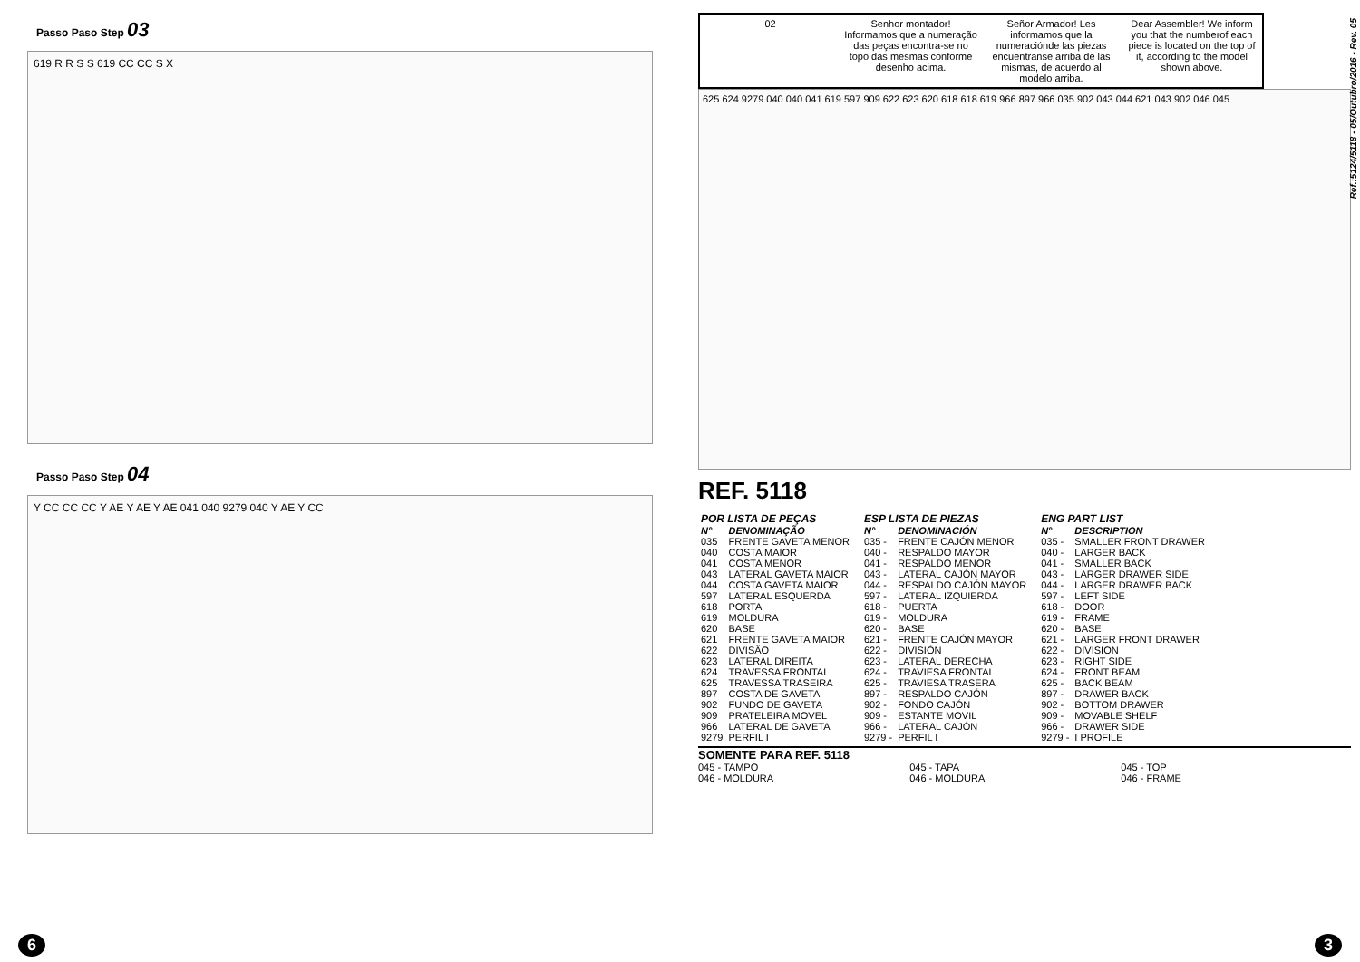Passo Paso Step 03
619 R R S S 619 CC CC S X
Passo Paso Step 04
Y CC CC CC Y AE Y AE Y AE 041 040 9279 040 Y AE Y CC
6
02 Senhor montador! Informamos que a numeração das peças encontra-se no topo das mesmas conforme desenho acima.
Señor Armador! Les informamos que la numeraciónde las piezas encuentranse arriba de las mismas, de acuerdo al modelo arriba.
Dear Assembler! We inform you that the numberof each piece is located on the top of it, according to the model shown above.
625 624 9279 040 040 041 619 597 909 622 623 620 618 618 619 966 897 966 035 902 043 044 621 043 902 046 045
REF. 5118
| POR LISTA DE PEÇAS | |
| N° | DENOMINAÇÃO |
| 035 | FRENTE GAVETA MENOR |
| 040 | COSTA MAIOR |
| 041 | COSTA MENOR |
| 043 | LATERAL GAVETA MAIOR |
| 044 | COSTA GAVETA MAIOR |
| 597 | LATERAL ESQUERDA |
| 618 | PORTA |
| 619 | MOLDURA |
| 620 | BASE |
| 621 | FRENTE GAVETA MAIOR |
| 622 | DIVISÃO |
| 623 | LATERAL DIREITA |
| 624 | TRAVESSA FRONTAL |
| 625 | TRAVESSA TRASEIRA |
| 897 | COSTA DE GAVETA |
| 902 | FUNDO DE GAVETA |
| 909 | PRATELEIRA MOVEL |
| 966 | LATERAL DE GAVETA |
| 9279 | PERFIL I |
| ESP LISTA DE PIEZAS | |
| N° | DENOMINACIÓN |
| 035 - | FRENTE CAJÓN MENOR |
| 040 - | RESPALDO MAYOR |
| 041 - | RESPALDO MENOR |
| 043 - | LATERAL CAJÓN MAYOR |
| 044 - | RESPALDO CAJÓN MAYOR |
| 597 - | LATERAL IZQUIERDA |
| 618 - | PUERTA |
| 619 - | MOLDURA |
| 620 - | BASE |
| 621 - | FRENTE CAJÓN MAYOR |
| 622 - | DIVISIÓN |
| 623 - | LATERAL DERECHA |
| 624 - | TRAVIESA FRONTAL |
| 625 - | TRAVIESA TRASERA |
| 897 - | RESPALDO CAJÓN |
| 902 - | FONDO CAJÓN |
| 909 - | ESTANTE MOVIL |
| 966 - | LATERAL CAJÓN |
| 9279 - | PERFIL I |
| ENG PART LIST | |
| N° | DESCRIPTION |
| 035 - | SMALLER FRONT DRAWER |
| 040 - | LARGER BACK |
| 041 - | SMALLER BACK |
| 043 - | LARGER DRAWER SIDE |
| 044 - | LARGER DRAWER BACK |
| 597 - | LEFT SIDE |
| 618 - | DOOR |
| 619 - | FRAME |
| 620 - | BASE |
| 621 - | LARGER FRONT DRAWER |
| 622 - | DIVISION |
| 623 - | RIGHT SIDE |
| 624 - | FRONT BEAM |
| 625 - | BACK BEAM |
| 897 - | DRAWER BACK |
| 902 - | BOTTOM DRAWER |
| 909 - | MOVABLE SHELF |
| 966 - | DRAWER SIDE |
| 9279 - | I PROFILE |
SOMENTE PARA REF. 5118
045 - TAMPO
046 - MOLDURA
045 - TAPA
046 - MOLDURA
045 - TOP
046 - FRAME
Ref.:5124/5118 - 05/Outubro/2016 - Rev. 05
3